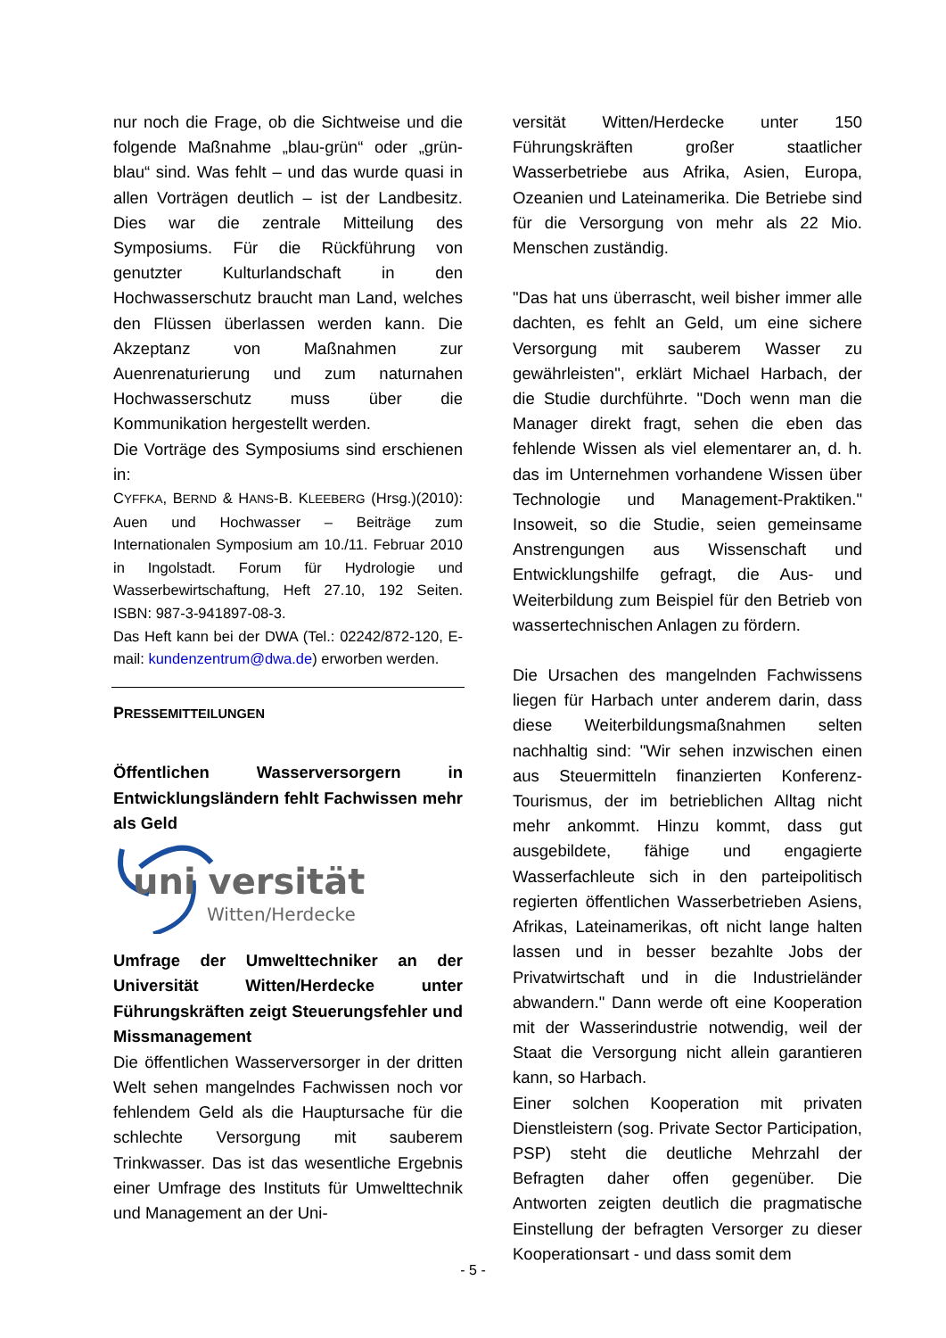nur noch die Frage, ob die Sichtweise und die folgende Maßnahme „blau-grün“ oder „grün-blau“ sind. Was fehlt – und das wurde quasi in allen Vorträgen deutlich – ist der Landbesitz. Dies war die zentrale Mitteilung des Symposiums. Für die Rückführung von genutzter Kulturlandschaft in den Hochwasserschutz braucht man Land, welches den Flüssen überlassen werden kann. Die Akzeptanz von Maßnahmen zur Auenrenaturierung und zum naturnahen Hochwasserschutz muss über die Kommunikation hergestellt werden.
Die Vorträge des Symposiums sind erschienen in:
CYFFKA, BERND & HANS-B. KLEEBERG (Hrsg.)(2010): Auen und Hochwasser – Beiträge zum Internationalen Symposium am 10./11. Februar 2010 in Ingolstadt. Forum für Hydrologie und Wasserbewirtschaftung, Heft 27.10, 192 Seiten. ISBN: 987-3-941897-08-3.
Das Heft kann bei der DWA (Tel.: 02242/872-120, E-mail: kundenzentrum@dwa.de) erworben werden.
PRESSEMITTEILUNGEN
Öffentlichen Wasserversorgern in Entwicklungsländern fehlt Fachwissen mehr als Geld
uni versität
Witten/Herdecke
Umfrage der Umwelttechniker an der Universität Witten/Herdecke unter Führungskräften zeigt Steuerungsfehler und Missmanagement
Die öffentlichen Wasserversorger in der dritten Welt sehen mangelndes Fachwissen noch vor fehlendem Geld als die Hauptursache für die schlechte Versorgung mit sauberem Trinkwasser. Das ist das wesentliche Ergebnis einer Umfrage des Instituts für Umwelttechnik und Management an der Uni-
versität Witten/Herdecke unter 150 Führungskräften großer staatlicher Wasserbetriebe aus Afrika, Asien, Europa, Ozeanien und Lateinamerika. Die Betriebe sind für die Versorgung von mehr als 22 Mio. Menschen zuständig.
"Das hat uns überrascht, weil bisher immer alle dachten, es fehlt an Geld, um eine sichere Versorgung mit sauberem Wasser zu gewährleisten", erklärt Michael Harbach, der die Studie durchführte. "Doch wenn man die Manager direkt fragt, sehen die eben das fehlende Wissen als viel elementarer an, d. h. das im Unternehmen vorhandene Wissen über Technologie und Management-Praktiken." Insoweit, so die Studie, seien gemeinsame Anstrengungen aus Wissenschaft und Entwicklungshilfe gefragt, die Aus- und Weiterbildung zum Beispiel für den Betrieb von wassertechnischen Anlagen zu fördern.
Die Ursachen des mangelnden Fachwissens liegen für Harbach unter anderem darin, dass diese Weiterbildungsmaßnahmen selten nachhaltig sind: "Wir sehen inzwischen einen aus Steuermitteln finanzierten Konferenz-Tourismus, der im betrieblichen Alltag nicht mehr ankommt. Hinzu kommt, dass gut ausgebildete, fähige und engagierte Wasserfachleute sich in den parteipolitisch regierten öffentlichen Wasserbetrieben Asiens, Afrikas, Lateinamerikas, oft nicht lange halten lassen und in besser bezahlte Jobs der Privatwirtschaft und in die Industrieländer abwandern." Dann werde oft eine Kooperation mit der Wasserindustrie notwendig, weil der Staat die Versorgung nicht allein garantieren kann, so Harbach.
Einer solchen Kooperation mit privaten Dienstleistern (sog. Private Sector Participation, PSP) steht die deutliche Mehrzahl der Befragten daher offen gegenüber. Die Antworten zeigten deutlich die pragmatische Einstellung der befragten Versorger zu dieser Kooperationsart - und dass somit dem
- 5 -